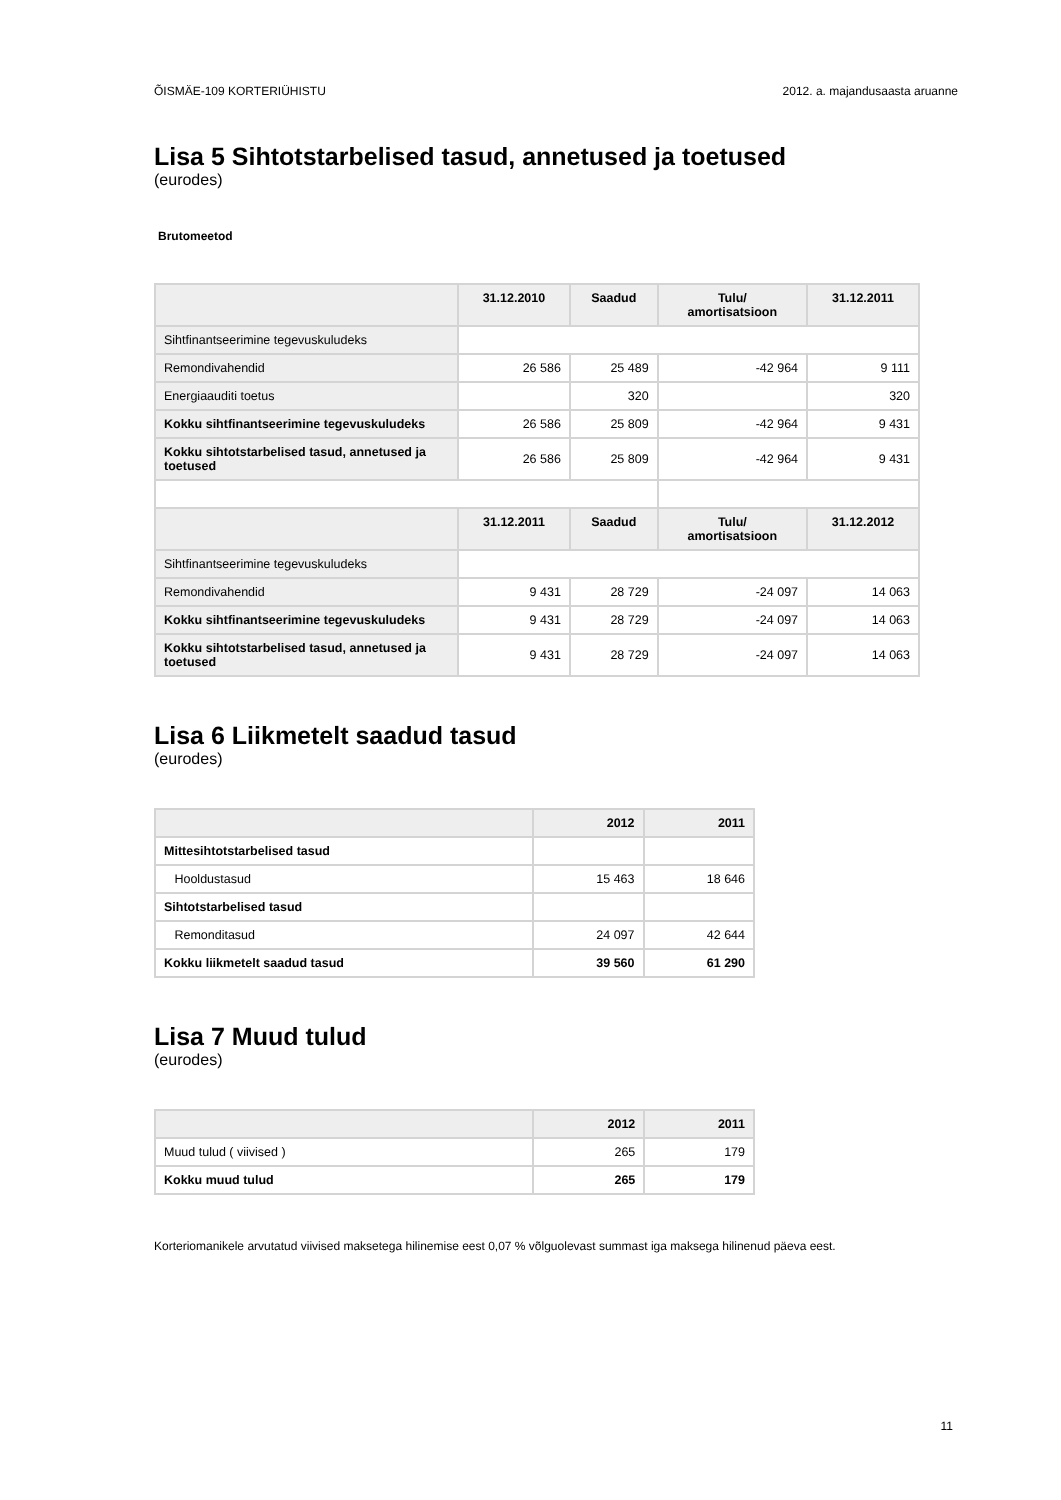ÕISMÄE-109 KORTERIÜHISTU 2012. a. majandusaasta aruanne
Lisa 5 Sihtotstarbelised tasud, annetused ja toetused
(eurodes)
Brutomeetod
| | 31.12.2010 | Saadud | Tulu/ amortisatsioon | 31.12.2011 |
| --- | --- | --- | --- | --- |
| Sihtfinantseerimine tegevuskuludeks | | | | |
| Remondivahendid | 26 586 | 25 489 | -42 964 | 9 111 |
| Energiaauditi toetus | | 320 | | 320 |
| Kokku sihtfinantseerimine tegevuskuludeks | 26 586 | 25 809 | -42 964 | 9 431 |
| Kokku sihtotstarbelised tasud, annetused ja toetused | 26 586 | 25 809 | -42 964 | 9 431 |
| | 31.12.2011 | Saadud | Tulu/ amortisatsioon | 31.12.2012 |
| Sihtfinantseerimine tegevuskuludeks | | | | |
| Remondivahendid | 9 431 | 28 729 | -24 097 | 14 063 |
| Kokku sihtfinantseerimine tegevuskuludeks | 9 431 | 28 729 | -24 097 | 14 063 |
| Kokku sihtotstarbelised tasud, annetused ja toetused | 9 431 | 28 729 | -24 097 | 14 063 |
Lisa 6 Liikmetelt saadud tasud
(eurodes)
| | 2012 | 2011 |
| --- | --- | --- |
| Mittesihtotstarbelised tasud | | |
| Hooldustasud | 15 463 | 18 646 |
| Sihtotstarbelised tasud | | |
| Remonditasud | 24 097 | 42 644 |
| Kokku liikmetelt saadud tasud | 39 560 | 61 290 |
Lisa 7 Muud tulud
(eurodes)
| | 2012 | 2011 |
| --- | --- | --- |
| Muud tulud ( viivised ) | 265 | 179 |
| Kokku muud tulud | 265 | 179 |
Korteriomanikele arvutatud viivised maksetega hilinemise eest 0,07 % võlguolevast summast iga maksega hilinenud päeva eest.
11